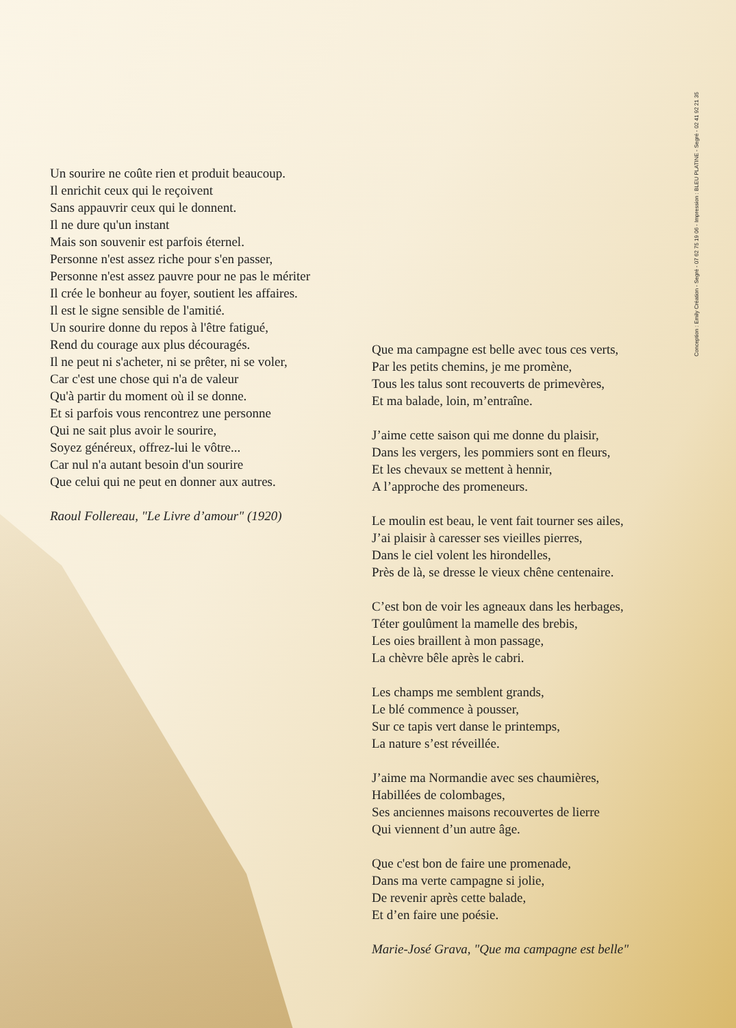Un sourire ne coûte rien et produit beaucoup.
Il enrichit ceux qui le reçoivent
Sans appauvrir ceux qui le donnent.
Il ne dure qu'un instant
Mais son souvenir est parfois éternel.
Personne n'est assez riche pour s'en passer,
Personne n'est assez pauvre pour ne pas le mériter
Il crée le bonheur au foyer, soutient les affaires.
Il est le signe sensible de l'amitié.
Un sourire donne du repos à l'être fatigué,
Rend du courage aux plus découragés.
Il ne peut ni s'acheter, ni se prêter, ni se voler,
Car c'est une chose qui n'a de valeur
Qu'à partir du moment où il se donne.
Et si parfois vous rencontrez une personne
Qui ne sait plus avoir le sourire,
Soyez généreux, offrez-lui le vôtre...
Car nul n'a autant besoin d'un sourire
Que celui qui ne peut en donner aux autres.
Raoul Follereau, "Le Livre d’amour" (1920)
Que ma campagne est belle avec tous ces verts,
Par les petits chemins, je me promène,
Tous les talus sont recouverts de primevères,
Et ma balade, loin, m’entraîne.
J’aime cette saison qui me donne du plaisir,
Dans les vergers, les pommiers sont en fleurs,
Et les chevaux se mettent à hennir,
A l’approche des promeneurs.
Le moulin est beau, le vent fait tourner ses ailes,
J’ai plaisir à caresser ses vieilles pierres,
Dans le ciel volent les hirondelles,
Près de là, se dresse le vieux chêne centenaire.
C’est bon de voir les agneaux dans les herbages,
Téter goulûment la mamelle des brebis,
Les oies braillent à mon passage,
La chèvre bêle après le cabri.
Les champs me semblent grands,
Le blé commence à pousser,
Sur ce tapis vert danse le printemps,
La nature s’est réveillée.
J’aime ma Normandie avec ses chaumières,
Habillées de colombages,
Ses anciennes maisons recouvertes de lierre
Qui viennent d’un autre âge.
Que c'est bon de faire une promenade,
Dans ma verte campagne si jolie,
De revenir après cette balade,
Et d’en faire une poésie.
Marie-José Grava, "Que ma campagne est belle"
Conception : Emily Création - Segré - 07 62 75 19 06 - Impression : BLEU PLATINE - Segré - 02 41 92 21 35